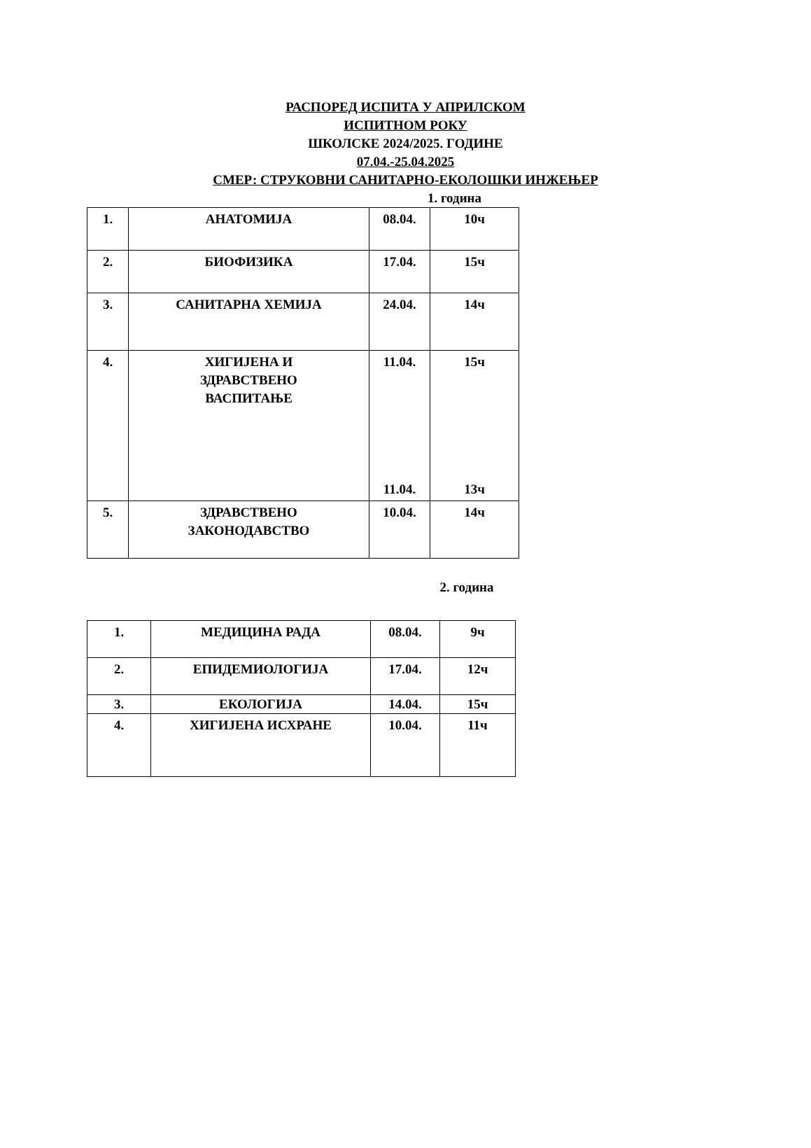РАСПОРЕД ИСПИТА У АПРИЛСКОМ
ИСПИТНОМ РОКУ
ШКОЛСКЕ 2024/2025. ГОДИНЕ
07.04.-25.04.2025
СМЕР: СТРУКОВНИ САНИТАРНО-ЕКОЛОШКИ ИНЖЕЊЕР
1. година
| 1. | АНАТОМИЈА | 08.04. | 10ч |
| 2. | БИОФИЗИКА | 17.04. | 15ч |
| 3. | САНИТАРНА ХЕМИЈА | 24.04. | 14ч |
| 4. | ХИГИЈЕНА И ЗДРАВСТВЕНО ВАСПИТАЊЕ | 11.04. 11.04. | 15ч 13ч |
| 5. | ЗДРАВСТВЕНО ЗАКОНОДАВСТВО | 10.04. | 14ч |
2. година
| 1. | МЕДИЦИНА РАДА | 08.04. | 9ч |
| 2. | ЕПИДЕМИОЛОГИЈА | 17.04. | 12ч |
| 3. | ЕКОЛОГИЈА | 14.04. | 15ч |
| 4. | ХИГИЈЕНА ИСХРАНЕ | 10.04. | 11ч |